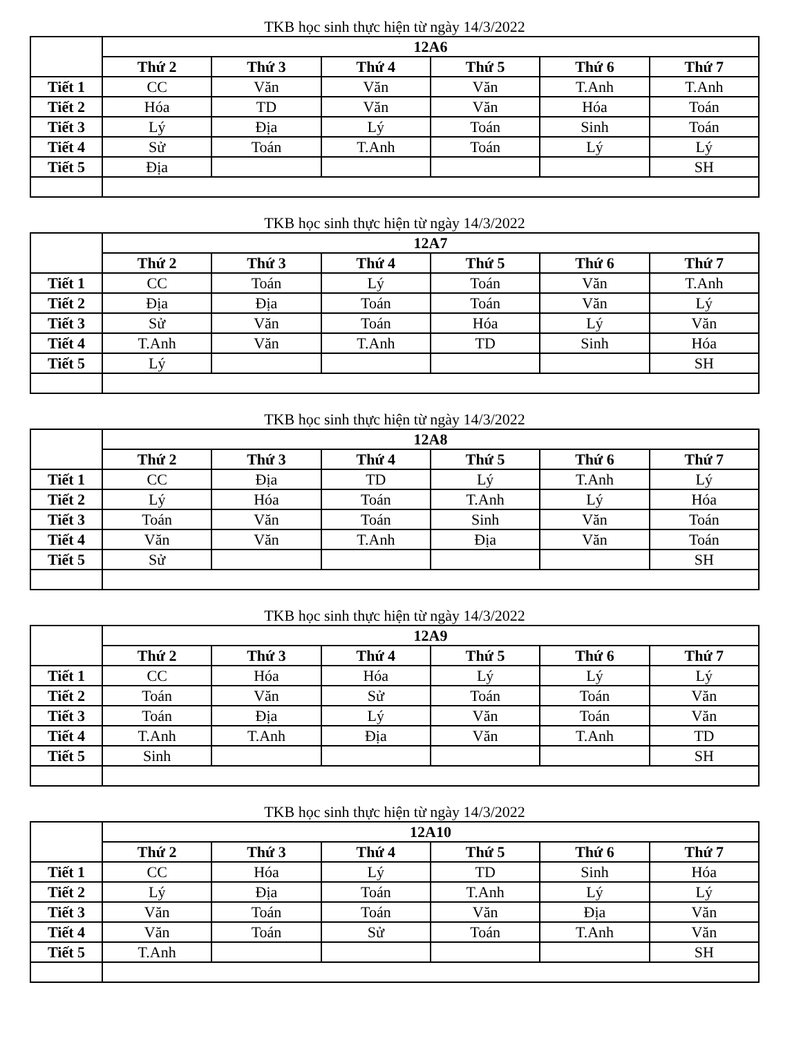TKB học sinh thực hiện từ ngày 14/3/2022
| | 12A6 | | | | | |
| | Thứ 2 | Thứ 3 | Thứ 4 | Thứ 5 | Thứ 6 | Thứ 7 |
| Tiết 1 | CC | Văn | Văn | Văn | T.Anh | T.Anh |
| Tiết 2 | Hóa | TD | Văn | Văn | Hóa | Toán |
| Tiết 3 | Lý | Địa | Lý | Toán | Sinh | Toán |
| Tiết 4 | Sử | Toán | T.Anh | Toán | Lý | Lý |
| Tiết 5 | Địa | | | | | SH |
TKB học sinh thực hiện từ ngày 14/3/2022
| | 12A7 | | | | | |
| | Thứ 2 | Thứ 3 | Thứ 4 | Thứ 5 | Thứ 6 | Thứ 7 |
| Tiết 1 | CC | Toán | Lý | Toán | Văn | T.Anh |
| Tiết 2 | Địa | Địa | Toán | Toán | Văn | Lý |
| Tiết 3 | Sử | Văn | Toán | Hóa | Lý | Văn |
| Tiết 4 | T.Anh | Văn | T.Anh | TD | Sinh | Hóa |
| Tiết 5 | Lý | | | | | SH |
TKB học sinh thực hiện từ ngày 14/3/2022
| | 12A8 | | | | | |
| | Thứ 2 | Thứ 3 | Thứ 4 | Thứ 5 | Thứ 6 | Thứ 7 |
| Tiết 1 | CC | Địa | TD | Lý | T.Anh | Lý |
| Tiết 2 | Lý | Hóa | Toán | T.Anh | Lý | Hóa |
| Tiết 3 | Toán | Văn | Toán | Sinh | Văn | Toán |
| Tiết 4 | Văn | Văn | T.Anh | Địa | Văn | Toán |
| Tiết 5 | Sử | | | | | SH |
TKB học sinh thực hiện từ ngày 14/3/2022
| | 12A9 | | | | | |
| | Thứ 2 | Thứ 3 | Thứ 4 | Thứ 5 | Thứ 6 | Thứ 7 |
| Tiết 1 | CC | Hóa | Hóa | Lý | Lý | Lý |
| Tiết 2 | Toán | Văn | Sử | Toán | Toán | Văn |
| Tiết 3 | Toán | Địa | Lý | Văn | Toán | Văn |
| Tiết 4 | T.Anh | T.Anh | Địa | Văn | T.Anh | TD |
| Tiết 5 | Sinh | | | | | SH |
TKB học sinh thực hiện từ ngày 14/3/2022
| | 12A10 | | | | | |
| | Thứ 2 | Thứ 3 | Thứ 4 | Thứ 5 | Thứ 6 | Thứ 7 |
| Tiết 1 | CC | Hóa | Lý | TD | Sinh | Hóa |
| Tiết 2 | Lý | Địa | Toán | T.Anh | Lý | Lý |
| Tiết 3 | Văn | Toán | Toán | Văn | Địa | Văn |
| Tiết 4 | Văn | Toán | Sử | Toán | T.Anh | Văn |
| Tiết 5 | T.Anh | | | | | SH |